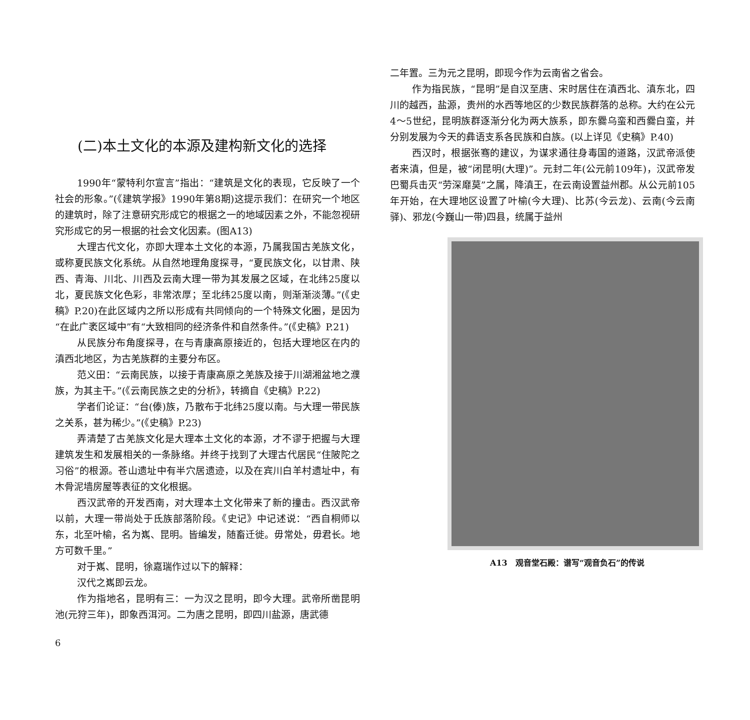(二)本土文化的本源及建构新文化的选择
1990年“蒙特利尔宣言”指出：“建筑是文化的表现，它反映了一个社会的形象。”(《建筑学报》1990年第8期)这提示我们：在研究一个地区的建筑时，除了注意研究形成它的根据之一的地域因素之外，不能忽视研究形成它的另一根据的社会文化因素。(图A13)
大理古代文化，亦即大理本土文化的本源，乃属我国古羌族文化，或称夏民族文化系统。从自然地理角度探寻，“夏民族文化，以甘肃、陕西、青海、川北、川西及云南大理一带为其发展之区域，在北纬25度以北，夏民族文化色彩，非常浓厚；至北纬25度以南，则渐渐淡薄。”(《史稿》P.20)在此区域内之所以形成有共同倾向的一个特殊文化圈，是因为“在此广袤区域中”有“大致相同的经济条件和自然条件。”(《史稿》P.21)
从民族分布角度探寻，在与青康高原接近的，包括大理地区在内的滇西北地区，为古羌族群的主要分布区。
范义田：“云南民族，以接于青康高原之羌族及接于川湖湘盆地之濮族，为其主干。”(《云南民族之史的分析》，转摘自《史稿》P.22)
学者们论证：“台(傣)族，乃散布于北纬25度以南。与大理一带民族之关系，甚为稀少。”(《史稿》P.23)
弄清楚了古羌族文化是大理本土文化的本源，才不谬于把握与大理建筑发生和发展相关的一条脉络。并终于找到了大理古代居民“住陂陀之习俗”的根源。苍山遗址中有半穴居遗迹，以及在宾川白羊村遗址中，有木骨泥墙房屋等表征的文化根据。
西汉武帝的开发西南，对大理本土文化带来了新的撞击。西汉武帝以前，大理一带尚处于氐族部落阶段。《史记》中记述说：“西自桐师以东，北至叶榆，名为嶲、昆明。皆编发，随畜迁徙。毋常处，毋君长。地方可数千里。”
对于嶲、昆明，徐嘉瑞作过以下的解释：
汉代之嶲即云龙。
作为指地名，昆明有三：一为汉之昆明，即今大理。武帝所凿昆明池(元狩三年)，即象西洱河。二为唐之昆明，即四川盐源，唐武德
6
二年置。三为元之昆明，即现今作为云南省之省会。
作为指民族，“昆明”是自汉至唐、宋时居住在滇西北、滇东北，四川的越西，盐源，贵州的水西等地区的少数民族群落的总称。大约在公元4～5世纪，昆明族群逐渐分化为两大族系，即东爨乌蛮和西爨白蛮，并分别发展为今天的彝语支系各民族和白族。(以上详见《史稿》P.40)
西汉时，根据张骞的建议，为谋求通往身毒国的道路，汉武帝派使者来滇，但是，被“闭昆明(大理)”。元封二年(公元前109年)，汉武帝发巴蜀兵击灭“劳深靡莫”之属，降滇王，在云南设置益州郡。从公元前105年开始，在大理地区设置了叶榆(今大理)、比苏(今云龙)、云南(今云南驿)、邪龙(今巍山一带)四县，统属于益州
A13　观音堂石殿：谱写“观音负石”的传说